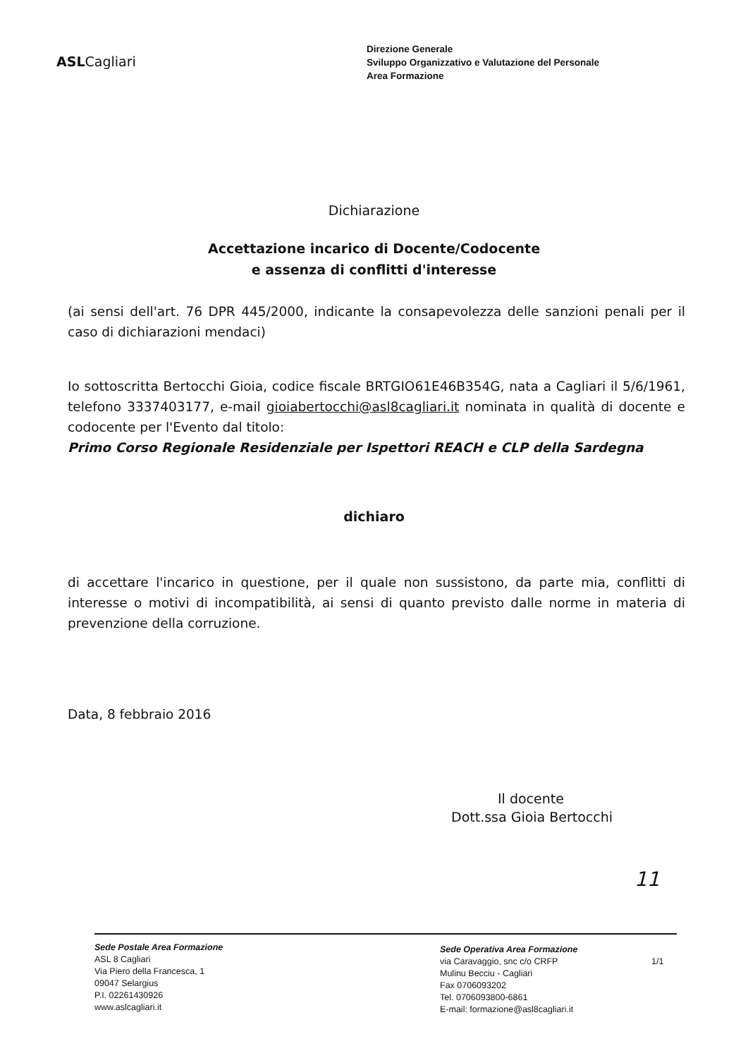ASLCagliari
Direzione Generale
Sviluppo Organizzativo e Valutazione del Personale
Area Formazione
Dichiarazione
Accettazione incarico di Docente/Codocente
e assenza di conflitti d'interesse
(ai sensi dell'art. 76 DPR 445/2000, indicante la consapevolezza delle sanzioni penali per il caso di dichiarazioni mendaci)
Io sottoscritta Bertocchi Gioia, codice fiscale BRTGIO61E46B354G, nata a Cagliari il 5/6/1961, telefono 3337403177, e-mail gioiabertocchi@asl8cagliari.it nominata in qualità di docente e codocente per l'Evento dal titolo:
Primo Corso Regionale Residenziale per Ispettori REACH e CLP della Sardegna
dichiaro
di accettare l'incarico in questione, per il quale non sussistono, da parte mia, conflitti di interesse o motivi di incompatibilità, ai sensi di quanto previsto dalle norme in materia di prevenzione della corruzione.
Data, 8 febbraio 2016
Il docente
Dott.ssa Gioia Bertocchi
11
Sede Postale Area Formazione
ASL 8 Cagliari
Via Piero della Francesca, 1
09047 Selargius
P.I. 02261430926
www.aslcagliari.it
Sede Operativa Area Formazione
via Caravaggio, snc c/o CRFP
Mulinu Becciu - Cagliari
Fax 0706093202
Tel. 0706093800-6861
E-mail: formazione@asl8cagliari.it
1/1